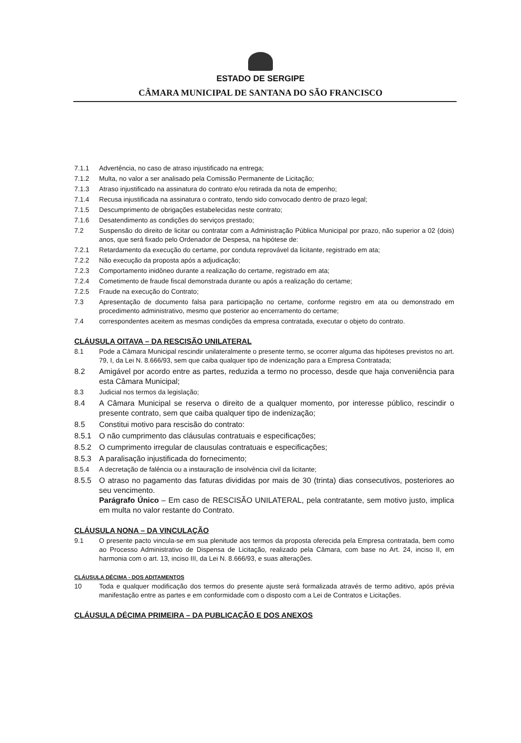ESTADO DE SERGIPE
CÂMARA MUNICIPAL DE SANTANA DO SÃO FRANCISCO
7.1.1 Advertência, no caso de atraso injustificado na entrega;
7.1.2 Multa, no valor a ser analisado pela Comissão Permanente de Licitação;
7.1.3 Atraso injustificado na assinatura do contrato e/ou retirada da nota de empenho;
7.1.4 Recusa injustificada na assinatura o contrato, tendo sido convocado dentro de prazo legal;
7.1.5 Descumprimento de obrigações estabelecidas neste contrato;
7.1.6 Desatendimento as condições do serviços prestado;
7.2 Suspensão do direito de licitar ou contratar com a Administração Pública Municipal por prazo, não superior a 02 (dois) anos, que será fixado pelo Ordenador de Despesa, na hipótese de:
7.2.1 Retardamento da execução do certame, por conduta reprovável da licitante, registrado em ata;
7.2.2 Não execução da proposta após a adjudicação;
7.2.3 Comportamento inidôneo durante a realização do certame, registrado em ata;
7.2.4 Cometimento de fraude fiscal demonstrada durante ou após a realização do certame;
7.2.5 Fraude na execução do Contrato;
7.3 Apresentação de documento falsa para participação no certame, conforme registro em ata ou demonstrado em procedimento administrativo, mesmo que posterior ao encerramento do certame;
7.4 correspondentes aceitem as mesmas condições da empresa contratada, executar o objeto do contrato.
CLÁUSULA OITAVA – DA RESCISÃO UNILATERAL
8.1 Pode a Câmara Municipal rescindir unilateralmente o presente termo, se ocorrer alguma das hipóteses previstos no art. 79, I, da Lei N. 8.666/93, sem que caiba qualquer tipo de indenização para a Empresa Contratada;
8.2 Amigável por acordo entre as partes, reduzida a termo no processo, desde que haja conveniência para esta Câmara Municipal;
8.3 Judicial nos termos da legislação;
8.4 A Câmara Municipal se reserva o direito de a qualquer momento, por interesse público, rescindir o presente contrato, sem que caiba qualquer tipo de indenização;
8.5 Constitui motivo para rescisão do contrato:
8.5.1 O não cumprimento das cláusulas contratuais e especificações;
8.5.2 O cumprimento irregular de clausulas contratuais e especificações;
8.5.3 A paralisação injustificada do fornecimento;
8.5.4 A decretação de falência ou a instauração de insolvência civil da licitante;
8.5.5 O atraso no pagamento das faturas divididas por mais de 30 (trinta) dias consecutivos, posteriores ao seu vencimento.
Parágrafo Único – Em caso de RESCISÃO UNILATERAL, pela contratante, sem motivo justo, implica em multa no valor restante do Contrato.
CLÁUSULA NONA – DA VINCULAÇÃO
9.1 O presente pacto vincula-se em sua plenitude aos termos da proposta oferecida pela Empresa contratada, bem como ao Processo Administrativo de Dispensa de Licitação, realizado pela Câmara, com base no Art. 24, inciso II, em harmonia com o art. 13, inciso III, da Lei N. 8.666/93, e suas alterações.
CLÁUSULA DÉCIMA - DOS ADITAMENTOS
10 Toda e qualquer modificação dos termos do presente ajuste será formalizada através de termo aditivo, após prévia manifestação entre as partes e em conformidade com o disposto com a Lei de Contratos e Licitações.
CLÁUSULA DÉCIMA PRIMEIRA – DA PUBLICAÇÃO E DOS ANEXOS